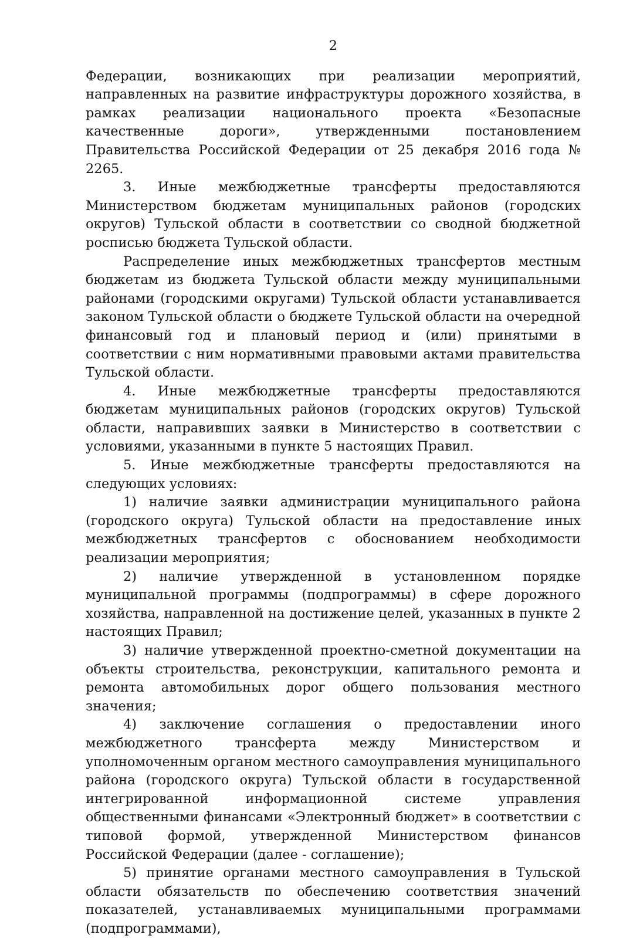2
Федерации, возникающих при реализации мероприятий, направленных на развитие инфраструктуры дорожного хозяйства, в рамках реализации национального проекта «Безопасные качественные дороги», утвержденными постановлением Правительства Российской Федерации от 25 декабря 2016 года № 2265.
3. Иные межбюджетные трансферты предоставляются Министерством бюджетам муниципальных районов (городских округов) Тульской области в соответствии со сводной бюджетной росписью бюджета Тульской области.
Распределение иных межбюджетных трансфертов местным бюджетам из бюджета Тульской области между муниципальными районами (городскими округами) Тульской области устанавливается законом Тульской области о бюджете Тульской области на очередной финансовый год и плановый период и (или) принятыми в соответствии с ним нормативными правовыми актами правительства Тульской области.
4. Иные межбюджетные трансферты предоставляются бюджетам муниципальных районов (городских округов) Тульской области, направивших заявки в Министерство в соответствии с условиями, указанными в пункте 5 настоящих Правил.
5. Иные межбюджетные трансферты предоставляются на следующих условиях:
1) наличие заявки администрации муниципального района (городского округа) Тульской области на предоставление иных межбюджетных трансфертов с обоснованием необходимости реализации мероприятия;
2) наличие утвержденной в установленном порядке муниципальной программы (подпрограммы) в сфере дорожного хозяйства, направленной на достижение целей, указанных в пункте 2 настоящих Правил;
3) наличие утвержденной проектно-сметной документации на объекты строительства, реконструкции, капитального ремонта и ремонта автомобильных дорог общего пользования местного значения;
4) заключение соглашения о предоставлении иного межбюджетного трансферта между Министерством и уполномоченным органом местного самоуправления муниципального района (городского округа) Тульской области в государственной интегрированной информационной системе управления общественными финансами «Электронный бюджет» в соответствии с типовой формой, утвержденной Министерством финансов Российской Федерации (далее - соглашение);
5) принятие органами местного самоуправления в Тульской области обязательств по обеспечению соответствия значений показателей, устанавливаемых муниципальными программами (подпрограммами),